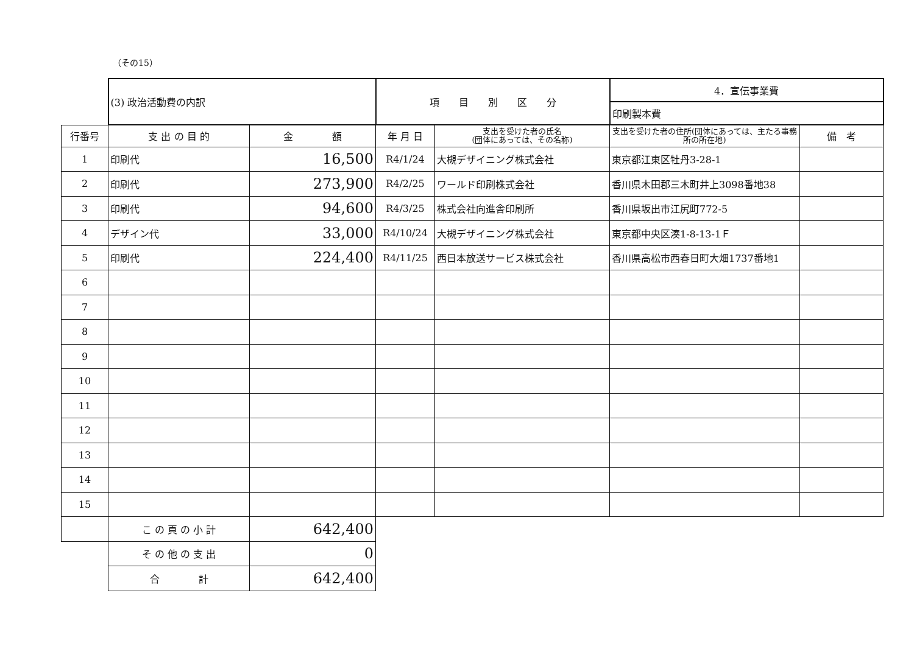（その15）
| | (3) 政治活動費の内訳 | | 項 目 別 区 分 | | 4．宣伝事業費 | |
| | | | | | 印刷製本費 | |
| 行番号 | 支 出 の 目 的 | 金 額 | 年 月 日 | 支出を受けた者の氏名 (団体にあっては、その名称) | 支出を受けた者の住所(団体にあっては、主たる事務所の所在地) | 備 考 |
| 1 | 印刷代 | 16,500 | R4/1/24 | 大槻デザイニング株式会社 | 東京都江東区牡丹3-28-1 | |
| 2 | 印刷代 | 273,900 | R4/2/25 | ワールド印刷株式会社 | 香川県木田郡三木町井上3098番地38 | |
| 3 | 印刷代 | 94,600 | R4/3/25 | 株式会社向進舎印刷所 | 香川県坂出市江尻町772-5 | |
| 4 | デザイン代 | 33,000 | R4/10/24 | 大槻デザイニング株式会社 | 東京都中央区湊1-8-13-1Ｆ | |
| 5 | 印刷代 | 224,400 | R4/11/25 | 西日本放送サービス株式会社 | 香川県高松市西春日町大畑1737番地1 | |
| 6 | | | | | | |
| 7 | | | | | | |
| 8 | | | | | | |
| 9 | | | | | | |
| 10 | | | | | | |
| 11 | | | | | | |
| 12 | | | | | | |
| 13 | | | | | | |
| 14 | | | | | | |
| 15 | | | | | | |
| | こ の 頁 の 小 計 | 642,400 | | | | |
| | そ の 他 の 支 出 | 0 | | | | |
| | 合 計 | 642,400 | | | | |